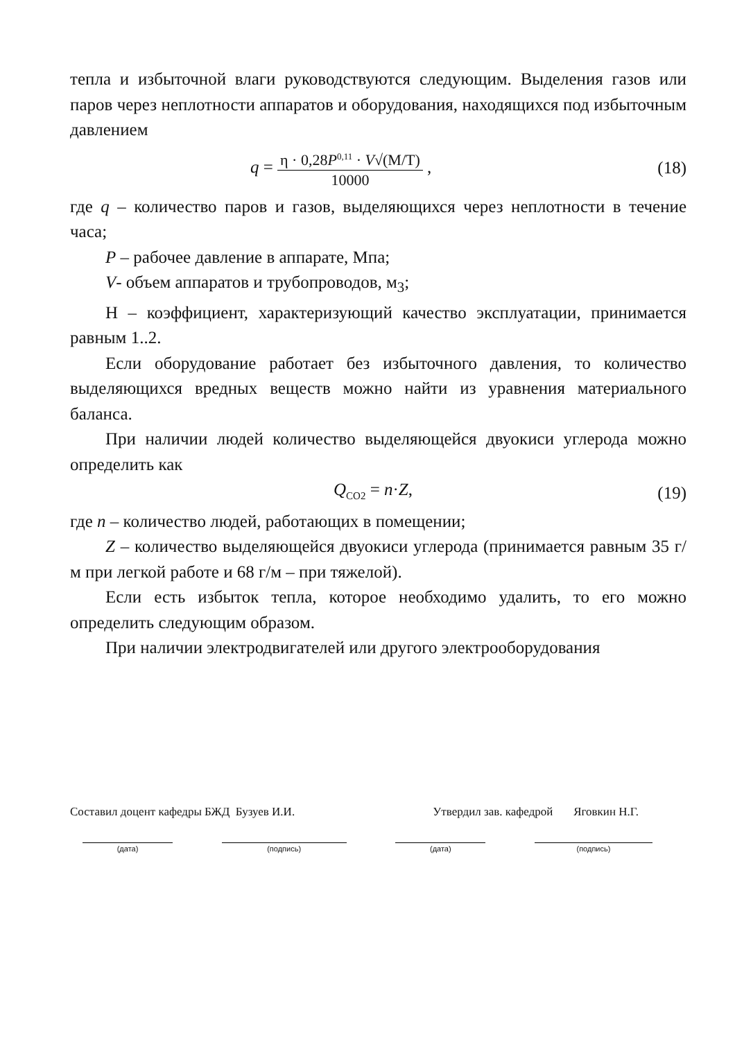тепла и избыточной влаги руководствуются следующим. Выделения газов или паров через неплотности аппаратов и оборудования, находящихся под избыточным давлением
q = η · 0,28P<sup>0,11</sup> · V√(M/T) 10000 , (18)
где q – количество паров и газов, выделяющихся через неплотности в течение часа;
P – рабочее давление в аппарате, Мпа;
V- объем аппаратов и трубопроводов, м<sub>3</sub>;
Н – коэффициент, характеризующий качество эксплуатации, принимается равным 1..2.
Если оборудование работает без избыточного давления, то количество выделяющихся вредных веществ можно найти из уравнения материального баланса.
При наличии людей количество выделяющейся двуокиси углерода можно определить как
Q<sub>CO2</sub> = n·Z, (19)
где n – количество людей, работающих в помещении;
Z – количество выделяющейся двуокиси углерода (принимается равным 35 г/м при легкой работе и 68 г/м – при тяжелой).
Если есть избыток тепла, которое необходимо удалить, то его можно определить следующим образом.
При наличии электродвигателей или другого электрооборудования
Составил доцент кафедры БЖД Бузуев И.И. Утвердил зав. кафедрой Яговкин Н.Г.
(дата) (подпись) (дата) (подпись)